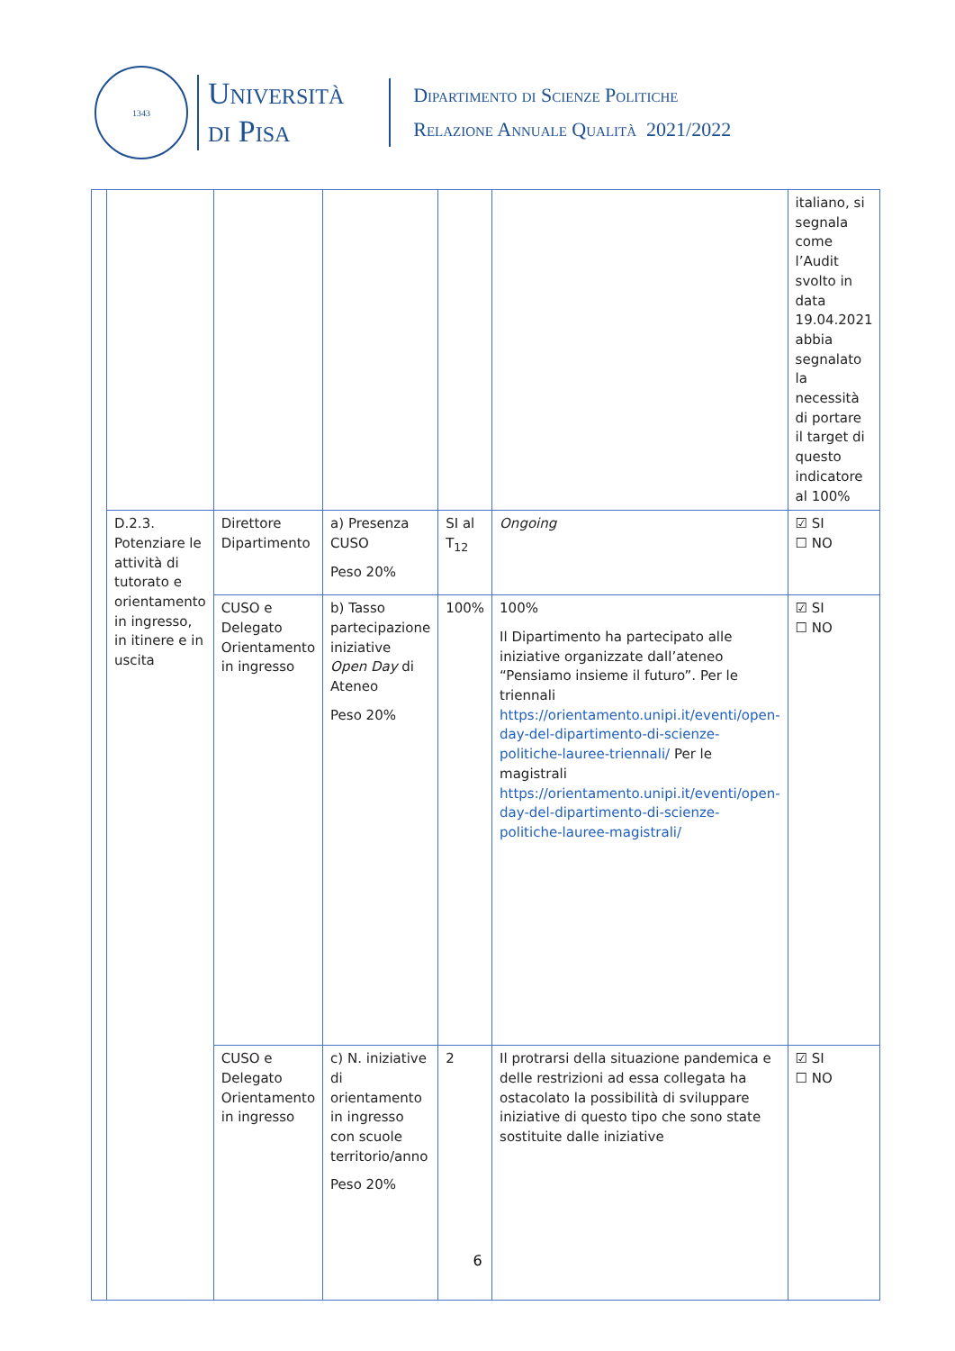1343
Università
di Pisa
Dipartimento di Scienze Politiche
Relazione Annuale Qualità 2021/2022
| | | | | | | italiano, si segnala come l’Audit svolto in data 19.04.2021 abbia segnalato la necessità di portare il target di questo indicatore al 100% |
| | D.2.3. Potenziare le attività di tutorato e orientamento in ingresso, in itinere e in uscita | Direttore Dipartimento | a) Presenza CUSO Peso 20% | SI al T<sub>12</sub> | Ongoing | ☑ SI ☐ NO |
| | | CUSO e Delegato Orientamento in ingresso | b) Tasso partecipazione iniziative Open Day di Ateneo Peso 20% | 100% | 100% Il Dipartimento ha partecipato alle iniziative organizzate dall’ateneo “Pensiamo insieme il futuro”. Per le triennali https://orientamento.unipi.it/eventi/open-day-del-dipartimento-di-scienze-politiche-lauree-triennali/ Per le magistrali https://orientamento.unipi.it/eventi/open-day-del-dipartimento-di-scienze-politiche-lauree-magistrali/ | ☑ SI ☐ NO |
| | | CUSO e Delegato Orientamento in ingresso | c) N. iniziative di orientamento in ingresso con scuole territorio/anno Peso 20% | 2 | Il protrarsi della situazione pandemica e delle restrizioni ad essa collegata ha ostacolato la possibilità di sviluppare iniziative di questo tipo che sono state sostituite dalle iniziative | ☑ SI ☐ NO |
6